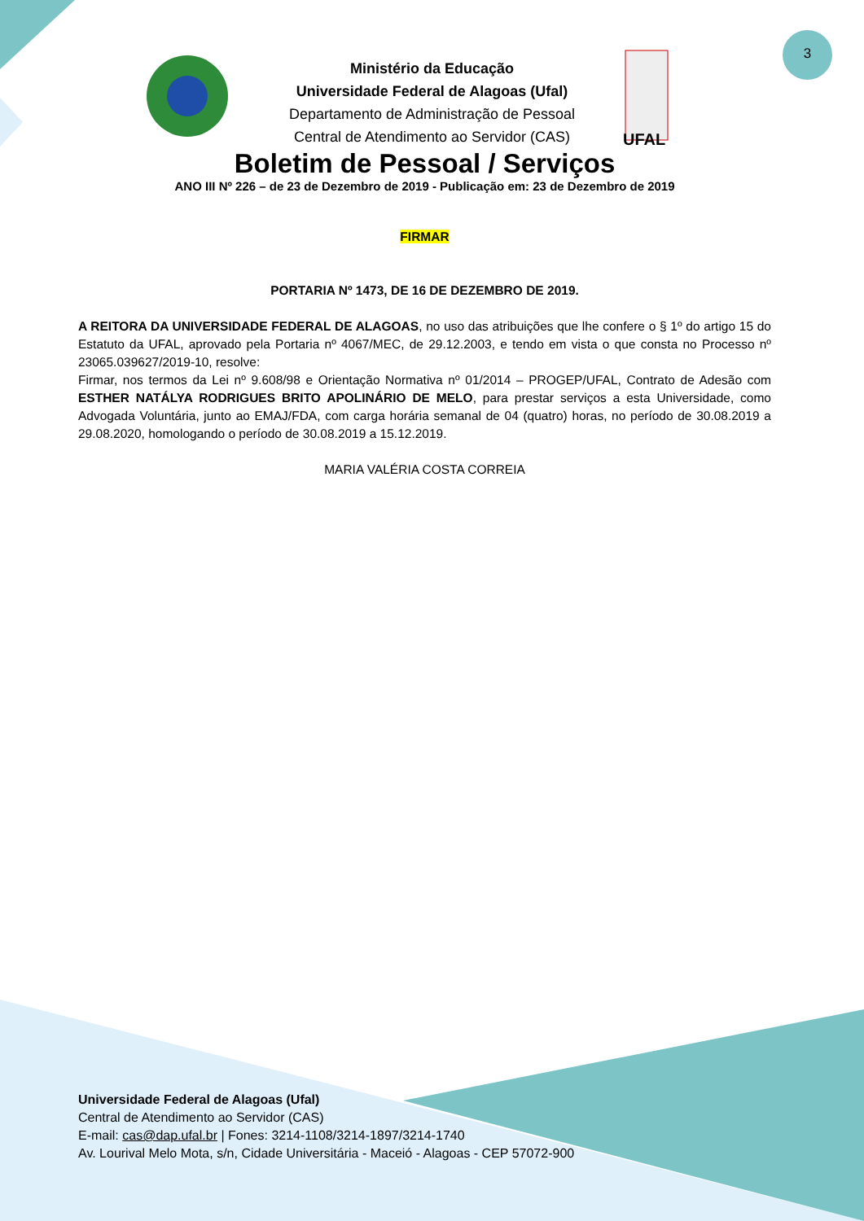3
Ministério da Educação
Universidade Federal de Alagoas (Ufal)
Departamento de Administração de Pessoal
Central de Atendimento ao Servidor (CAS)
UFAL
Boletim de Pessoal / Serviços
ANO III Nº 226 – de 23 de Dezembro de 2019 - Publicação em: 23 de Dezembro de 2019
FIRMAR
PORTARIA Nº 1473, DE 16 DE DEZEMBRO DE 2019.
A REITORA DA UNIVERSIDADE FEDERAL DE ALAGOAS, no uso das atribuições que lhe confere o § 1º do artigo 15 do Estatuto da UFAL, aprovado pela Portaria nº 4067/MEC, de 29.12.2003, e tendo em vista o que consta no Processo nº 23065.039627/2019-10, resolve:
Firmar, nos termos da Lei nº 9.608/98 e Orientação Normativa nº 01/2014 – PROGEP/UFAL, Contrato de Adesão com ESTHER NATÁLYA RODRIGUES BRITO APOLINÁRIO DE MELO, para prestar serviços a esta Universidade, como Advogada Voluntária, junto ao EMAJ/FDA, com carga horária semanal de 04 (quatro) horas, no período de 30.08.2019 a 29.08.2020, homologando o período de 30.08.2019 a 15.12.2019.
MARIA VALÉRIA COSTA CORREIA
Universidade Federal de Alagoas (Ufal)
Central de Atendimento ao Servidor (CAS)
E-mail: cas@dap.ufal.br | Fones: 3214-1108/3214-1897/3214-1740
Av. Lourival Melo Mota, s/n, Cidade Universitária - Maceió - Alagoas - CEP 57072-900